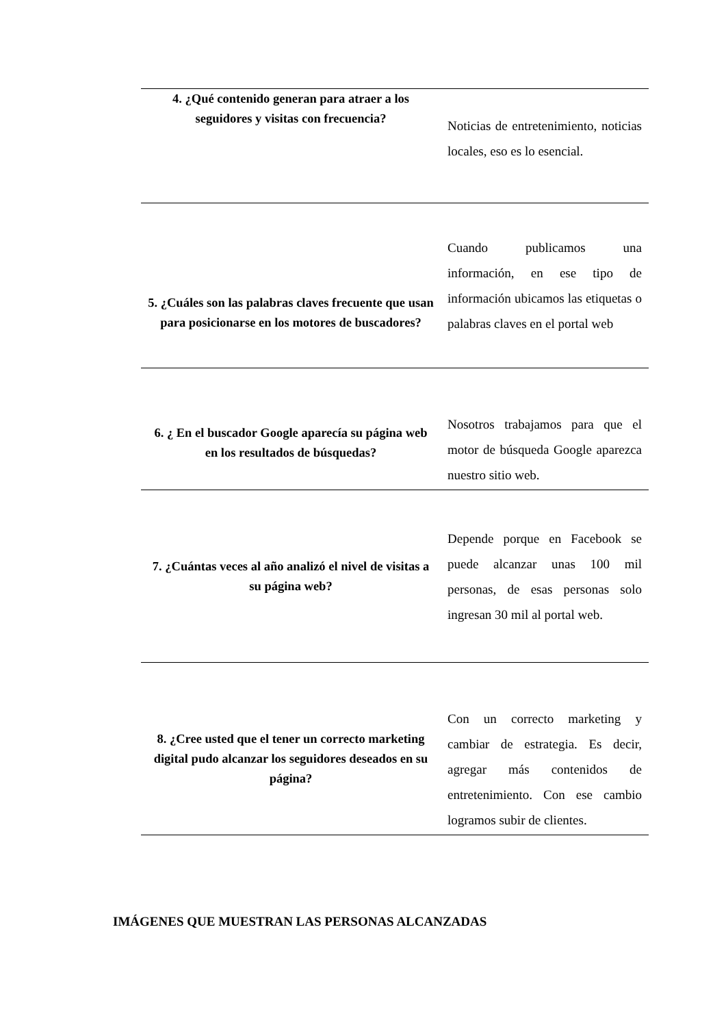| 4. ¿Qué contenido generan para atraer a los seguidores y visitas con frecuencia? | Noticias de entretenimiento, noticias locales, eso es lo esencial. |
| 5. ¿Cuáles son las palabras claves frecuente que usan para posicionarse en los motores de buscadores? | Cuando publicamos una información, en ese tipo de información ubicamos las etiquetas o palabras claves en el portal web |
| 6. ¿ En el buscador Google aparecía su página web en los resultados de búsquedas? | Nosotros trabajamos para que el motor de búsqueda Google aparezca nuestro sitio web. |
| 7. ¿Cuántas veces al año analizó el nivel de visitas a su página web? | Depende porque en Facebook se puede alcanzar unas 100 mil personas, de esas personas solo ingresan 30 mil al portal web. |
| 8. ¿Cree usted que el tener un correcto marketing digital pudo alcanzar los seguidores deseados en su página? | Con un correcto marketing y cambiar de estrategia. Es decir, agregar más contenidos de entretenimiento. Con ese cambio logramos subir de clientes. |
IMÁGENES QUE MUESTRAN LAS PERSONAS ALCANZADAS